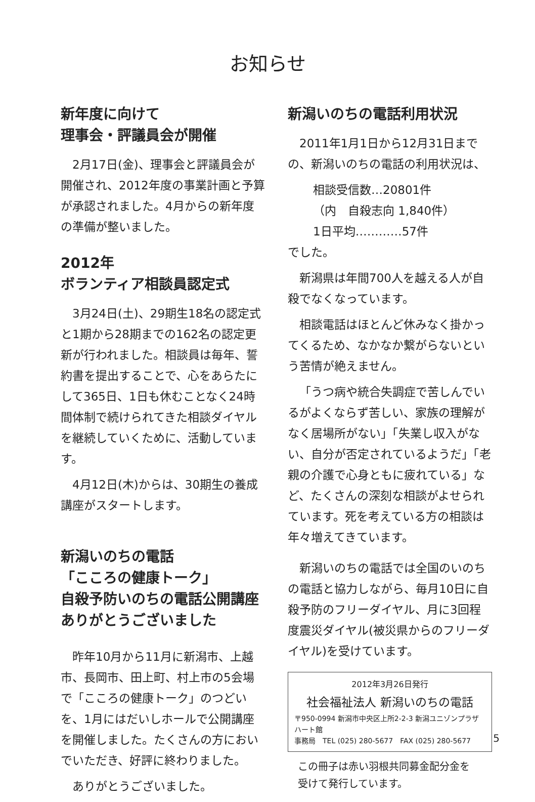お知らせ
新年度に向けて
理事会・評議員会が開催
2月17日(金)、理事会と評議員会が開催され、2012年度の事業計画と予算が承認されました。4月からの新年度の準備が整いました。
2012年
ボランティア相談員認定式
3月24日(土)、29期生18名の認定式と1期から28期までの162名の認定更新が行われました。相談員は毎年、誓約書を提出することで、心をあらたにして365日、1日も休むことなく24時間体制で続けられてきた相談ダイヤルを継続していくために、活動しています。
4月12日(木)からは、30期生の養成講座がスタートします。
新潟いのちの電話
「こころの健康トーク」
自殺予防いのちの電話公開講座
ありがとうございました
昨年10月から11月に新潟市、上越市、長岡市、田上町、村上市の5会場で「こころの健康トーク」のつどいを、1月にはだいしホールで公開講座を開催しました。たくさんの方においでいただき、好評に終わりました。
ありがとうございました。
新潟いのちの電話利用状況
2011年1月1日から12月31日までの、新潟いのちの電話の利用状況は、
相談受信数…20801件
（内　自殺志向 1,840件）
1日平均…………57件
でした。
新潟県は年間700人を越える人が自殺でなくなっています。
相談電話はほとんど休みなく掛かってくるため、なかなか繋がらないという苦情が絶えません。
「うつ病や統合失調症で苦しんでいるがよくならず苦しい、家族の理解がなく居場所がない」「失業し収入がない、自分が否定されているようだ」「老親の介護で心身ともに疲れている」など、たくさんの深刻な相談がよせられています。死を考えている方の相談は年々増えてきています。
新潟いのちの電話では全国のいのちの電話と協力しながら、毎月10日に自殺予防のフリーダイヤル、月に3回程度震災ダイヤル(被災県からのフリーダイヤル)を受けています。
2012年3月26日発行
社会福祉法人 新潟いのちの電話
〒950-0994 新潟市中央区上所2-2-3 新潟ユニゾンプラザ ハート館
事務局　TEL (025) 280-5677　FAX (025) 280-5677
この冊子は赤い羽根共同募金配分金を
受けて発行しています。
5